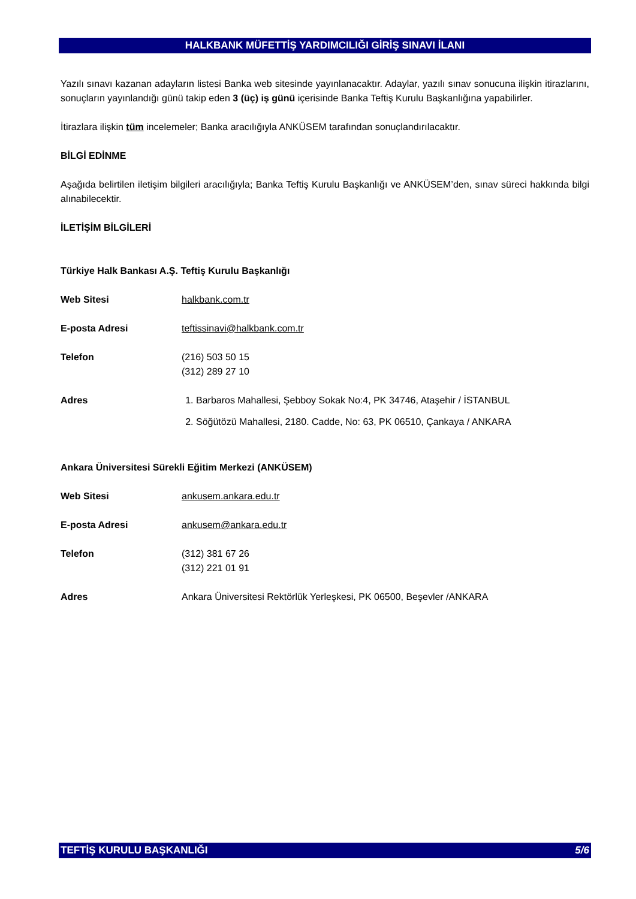HALKBANK MÜFETTİŞ YARDIMCILIĞI GİRİŞ SINAVI İLANI
Yazılı sınavı kazanan adayların listesi Banka web sitesinde yayınlanacaktır. Adaylar, yazılı sınav sonucuna ilişkin itirazlarını, sonuçların yayınlandığı günü takip eden 3 (üç) iş günü içerisinde Banka Teftiş Kurulu Başkanlığına yapabilirler.
İtirazlara ilişkin tüm incelemeler; Banka aracılığıyla ANKÜSEM tarafından sonuçlandırılacaktır.
BİLGİ EDİNME
Aşağıda belirtilen iletişim bilgileri aracılığıyla; Banka Teftiş Kurulu Başkanlığı ve ANKÜSEM’den, sınav süreci hakkında bilgi alınabilecektir.
İLETİŞİM BİLGİLERİ
Türkiye Halk Bankası A.Ş. Teftiş Kurulu Başkanlığı
Web Sitesi halkbank.com.tr
E-posta Adresi teftissinavi@halkbank.com.tr
Telefon (216) 503 50 15
(312) 289 27 10
Adres 1. Barbaros Mahallesi, Şebboy Sokak No:4, PK 34746, Ataşehir / İSTANBUL
2. Söğütözü Mahallesi, 2180. Cadde, No: 63, PK 06510, Çankaya / ANKARA
Ankara Üniversitesi Sürekli Eğitim Merkezi (ANKÜSEM)
Web Sitesi ankusem.ankara.edu.tr
E-posta Adresi ankusem@ankara.edu.tr
Telefon (312) 381 67 26
(312) 221 01 91
Adres Ankara Üniversitesi Rektörlük Yerleşkesi, PK 06500, Beşevler /ANKARA
TEFTİŞ KURULU BAŞKANLIĞI 5/6